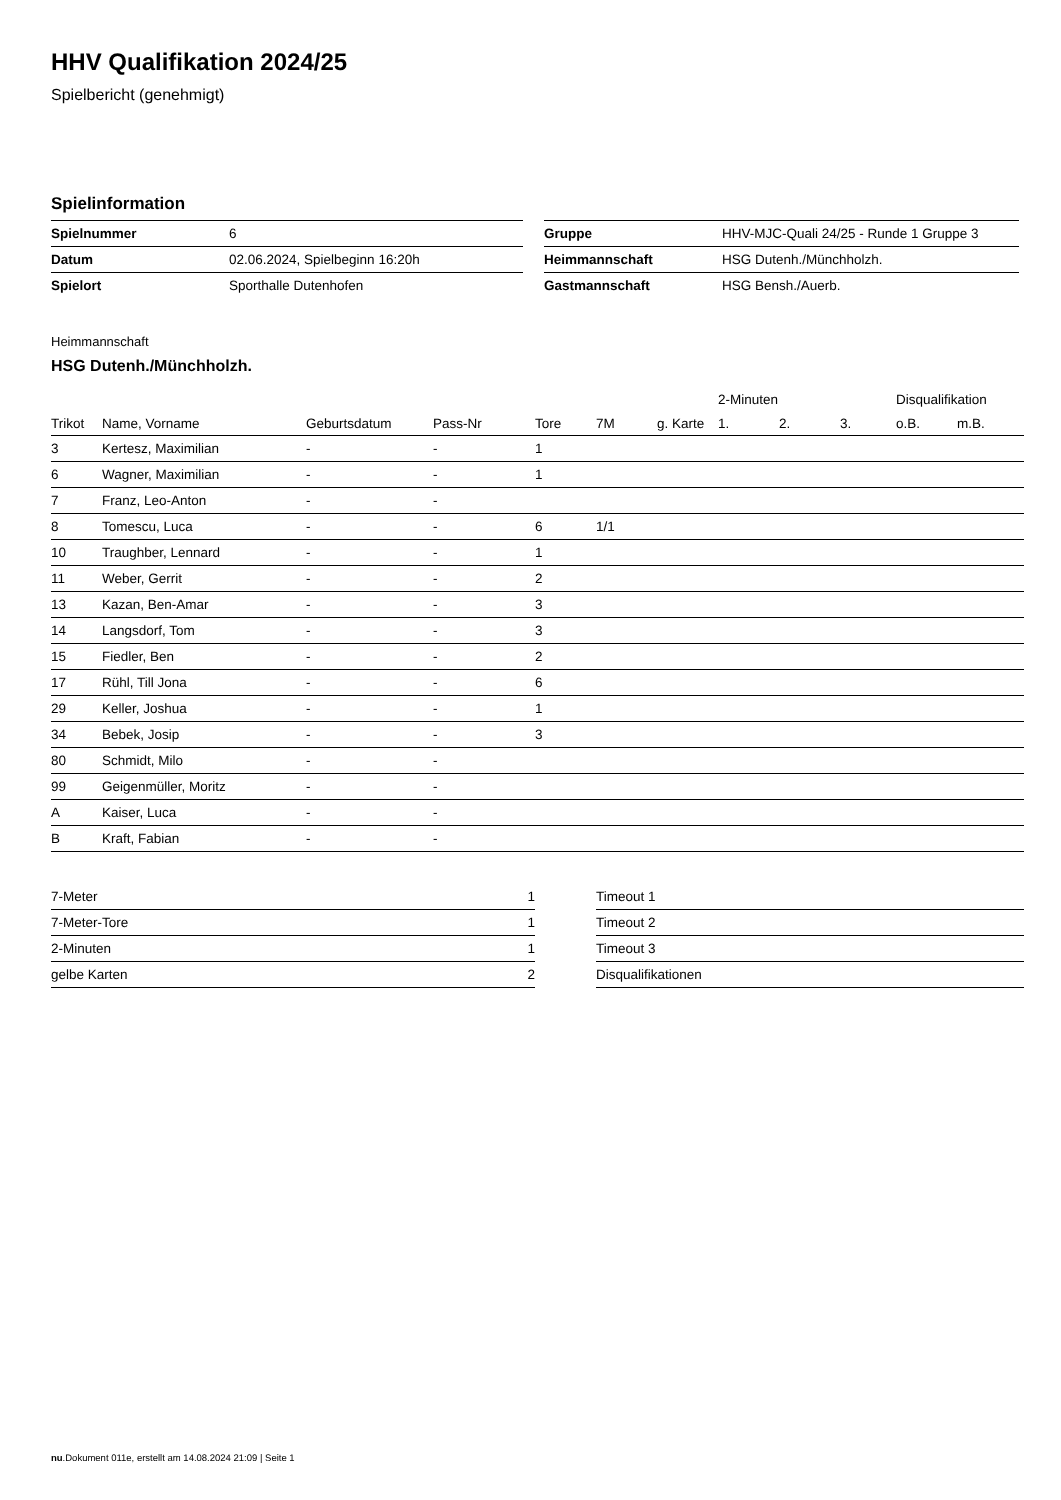HHV Qualifikation 2024/25
Spielbericht (genehmigt)
Spielinformation
| Spielnummer | 6 |
| Datum | 02.06.2024, Spielbeginn 16:20h |
| Spielort | Sporthalle Dutenhofen |
| Gruppe | HHV-MJC-Quali 24/25 - Runde 1 Gruppe 3 |
| Heimmannschaft | HSG Dutenh./Münchholzh. |
| Gastmannschaft | HSG Bensh./Auerb. |
Heimmannschaft
HSG Dutenh./Münchholzh.
| | | | | | | | 2-Minuten | | | Disqualifikation | |
| --- | --- | --- | --- | --- | --- | --- | --- | --- | --- | --- | --- |
| Trikot | Name, Vorname | Geburtsdatum | Pass-Nr | Tore | 7M | g. Karte | 1. | 2. | 3. | o.B. | m.B. |
| 3 | Kertesz, Maximilian | - | - | 1 | | | | | | | |
| 6 | Wagner, Maximilian | - | - | 1 | | | | | | | |
| 7 | Franz, Leo-Anton | - | - | | | | | | | | |
| 8 | Tomescu, Luca | - | - | 6 | 1/1 | | | | | | |
| 10 | Traughber, Lennard | - | - | 1 | | | | | | | |
| 11 | Weber, Gerrit | - | - | 2 | | | | | | | |
| 13 | Kazan, Ben-Amar | - | - | 3 | | | | | | | |
| 14 | Langsdorf, Tom | - | - | 3 | | | | | | | |
| 15 | Fiedler, Ben | - | - | 2 | | | | | | | |
| 17 | Rühl, Till Jona | - | - | 6 | | | | | | | |
| 29 | Keller, Joshua | - | - | 1 | | | | | | | |
| 34 | Bebek, Josip | - | - | 3 | | | | | | | |
| 80 | Schmidt, Milo | - | - | | | | | | | | |
| 99 | Geigenmüller, Moritz | - | - | | | | | | | | |
| A | Kaiser, Luca | - | - | | | | | | | | |
| B | Kraft, Fabian | - | - | | | | | | | | |
| 7-Meter | 1 |
| 7-Meter-Tore | 1 |
| 2-Minuten | 1 |
| gelbe Karten | 2 |
| Timeout 1 |
| Timeout 2 |
| Timeout 3 |
| Disqualifikationen |
nu.Dokument 011e, erstellt am 14.08.2024 21:09 | Seite 1